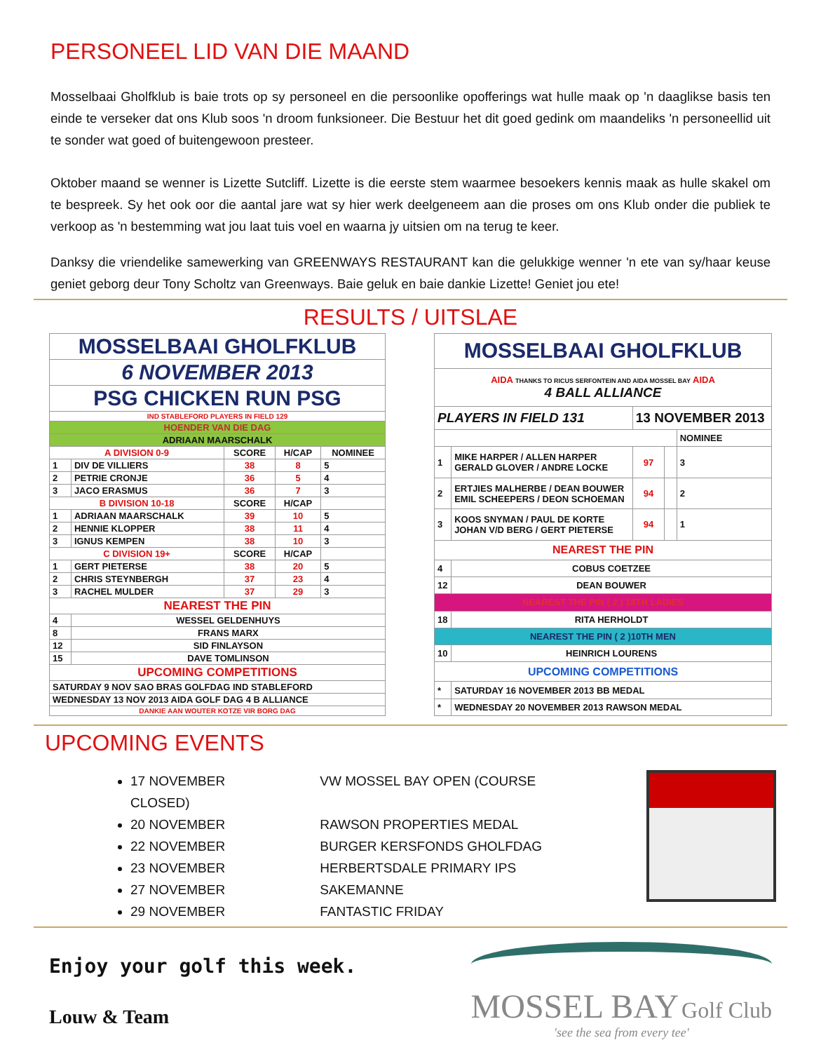PERSONEEL LID VAN DIE MAAND
Mosselbaai Gholfklub is baie trots op sy personeel en die persoonlike opofferings wat hulle maak op 'n daaglikse basis ten einde te verseker dat ons Klub soos 'n droom funksioneer. Die Bestuur het dit goed gedink om maandeliks 'n personeellid uit te sonder wat goed of buitengewoon presteer.
Oktober maand se wenner is Lizette Sutcliff. Lizette is die eerste stem waarmee besoekers kennis maak as hulle skakel om te bespreek. Sy het ook oor die aantal jare wat sy hier werk deelgeneem aan die proses om ons Klub onder die publiek te verkoop as 'n bestemming wat jou laat tuis voel en waarna jy uitsien om na terug te keer.
Danksy die vriendelike samewerking van GREENWAYS RESTAURANT kan die gelukkige wenner 'n ete van sy/haar keuse geniet geborg deur Tony Scholtz van Greenways. Baie geluk en baie dankie Lizette! Geniet jou ete!
RESULTS / UITSLAE
| MOSSELBAAI GHOLFKLUB | | | | |
| 6 NOVEMBER 2013 | | | | |
| PSG CHICKEN RUN PSG | | | | |
| IND STABLEFORD PLAYERS IN FIELD 129 | | | | |
| HOENDER VAN DIE DAG | | | | |
| ADRIAAN MAARSCHALK | | | | |
| A DIVISION 0-9 | | SCORE | H/CAP | NOMINEE |
| 1 | DIV DE VILLIERS | 38 | 8 | 5 |
| 2 | PETRIE CRONJE | 36 | 5 | 4 |
| 3 | JACO ERASMUS | 36 | 7 | 3 |
| B DIVISION 10-18 | | SCORE | H/CAP | |
| 1 | ADRIAAN MAARSCHALK | 39 | 10 | 5 |
| 2 | HENNIE KLOPPER | 38 | 11 | 4 |
| 3 | IGNUS KEMPEN | 38 | 10 | 3 |
| C DIVISION 19+ | | SCORE | H/CAP | |
| 1 | GERT PIETERSE | 38 | 20 | 5 |
| 2 | CHRIS STEYNBERGH | 37 | 23 | 4 |
| 3 | RACHEL MULDER | 37 | 29 | 3 |
| NEAREST THE PIN | | | | |
| 4 | WESSEL GELDENHUYS | | | |
| 8 | FRANS MARX | | | |
| 12 | SID FINLAYSON | | | |
| 15 | DAVE TOMLINSON | | | |
| UPCOMING COMPETITIONS | | | | |
| SATURDAY 9 NOV SAO BRAS GOLFDAG IND STABLEFORD | | | | |
| WEDNESDAY 13 NOV 2013 AIDA GOLF DAG 4 B ALLIANCE | | | | |
| DANKIE AAN WOUTER KOTZE VIR BORG DAG | | | | |
| MOSSELBAAI GHOLFKLUB | | | | |
| AIDA THANKS TO RICUS SERFONTEIN AND AIDA MOSSEL BAY AIDA 4 BALL ALLIANCE | | | | |
| PLAYERS IN FIELD 131 | | 13 NOVEMBER 2013 | | |
| | | | | NOMINEE |
| 1 | MIKE HARPER / ALLEN HARPER GERALD GLOVER / ANDRE LOCKE | 97 | | 3 |
| 2 | ERTJIES MALHERBE / DEAN BOUWER EMIL SCHEEPERS / DEON SCHOEMAN | 94 | | 2 |
| 3 | KOOS SNYMAN / PAUL DE KORTE JOHAN V/D BERG / GERT PIETERSE | 94 | | 1 |
| NEAREST THE PIN | | | | |
| 4 | COBUS COETZEE | | | |
| 12 | DEAN BOUWER | | | |
| NEAREST THE PIN ( 2 ) 18TH LADIES | | | | |
| 18 | RITA HERHOLDT | | | |
| NEAREST THE PIN ( 2 )10TH MEN | | | | |
| 10 | HEINRICH LOURENS | | | |
| UPCOMING COMPETITIONS | | | | |
| * | SATURDAY 16 NOVEMBER 2013 BB MEDAL | | | |
| * | WEDNESDAY 20 NOVEMBER 2013 RAWSON MEDAL | | | |
UPCOMING EVENTS
17 NOVEMBER VW MOSSEL BAY OPEN (COURSE CLOSED)
20 NOVEMBER RAWSON PROPERTIES MEDAL
22 NOVEMBER BURGER KERSFONDS GHOLFDAG
23 NOVEMBER HERBERTSDALE PRIMARY IPS
27 NOVEMBER SAKEMANNE
29 NOVEMBER FANTASTIC FRIDAY
Enjoy your golf this week.
Louw & Team
MOSSEL BAY Golf Club
'see the sea from every tee'